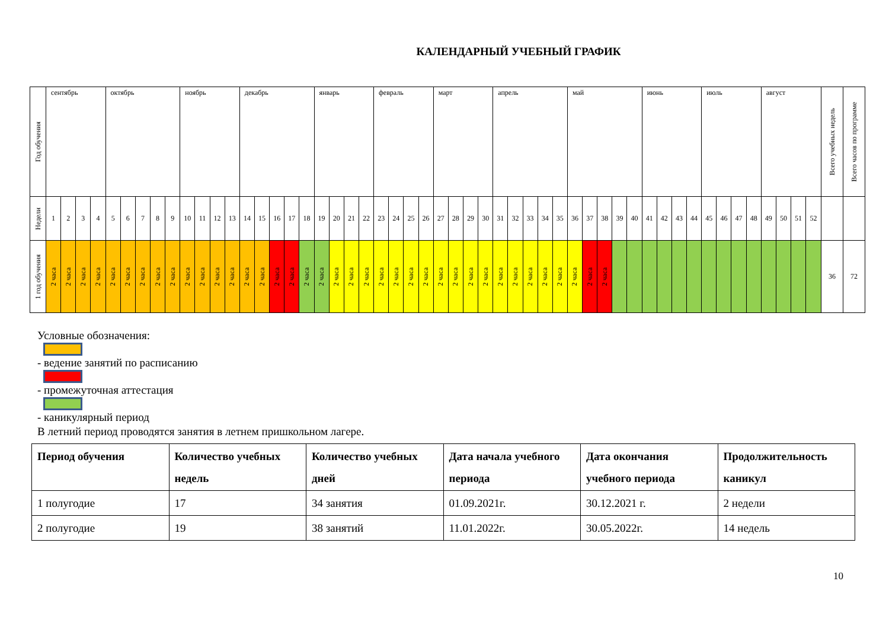КАЛЕНДАРНЫЙ УЧЕБНЫЙ ГРАФИК
| Год обучения | сентябрь | | | | октябрь | | | | | ноябрь | | | | декабрь | | | | | январь | | | | февраль | | | | март | | | | апрель | | | | | май | | | | | июнь | | | | июль | | | | август | | | | Всего учебных недель | Всего часов по программе |
| Недели | 1 | 2 | 3 | 4 | 5 | 6 | 7 | 8 | 9 | 10 | 11 | 12 | 13 | 14 | 15 | 16 | 17 | 18 | 19 | 20 | 21 | 22 | 23 | 24 | 25 | 26 | 27 | 28 | 29 | 30 | 31 | 32 | 33 | 34 | 35 | 36 | 37 | 38 | 39 | 40 | 41 | 42 | 43 | 44 | 45 | 46 | 47 | 48 | 49 | 50 | 51 | 52 | | |
| 1 год обучения | 2 часа | 2 часа | 2 часа | 2 часа | 2 часа | 2 часа | 2 часа | 2 часа | 2 часа | 2 часа | 2 часа | 2 часа | 2 часа | 2 часа | 2 часа | 2 часа | 2 часа | 2 часа | 2 часа | 2 часа | 2 часа | 2 часа | 2 часа | 2 часа | 2 часа | 2 часа | 2 часа | 2 часа | 2 часа | 2 часа | 2 часа | 2 часа | 2 часа | 2 часа | 2 часа | 2 часа | 2 часа | 2 часа | | | | | | | | | | | | | | | 36 | 72 |
Условные обозначения:
- ведение занятий по расписанию
- промежуточная аттестация
- каникулярный период
В летний период проводятся занятия в летнем пришкольном лагере.
| Период обучения | Количество учебных недель | Количество учебных дней | Дата начала учебного периода | Дата окончания учебного периода | Продолжительность каникул |
| --- | --- | --- | --- | --- | --- |
| 1 полугодие | 17 | 34 занятия | 01.09.2021г. | 30.12.2021 г. | 2 недели |
| 2 полугодие | 19 | 38 занятий | 11.01.2022г. | 30.05.2022г. | 14 недель |
10